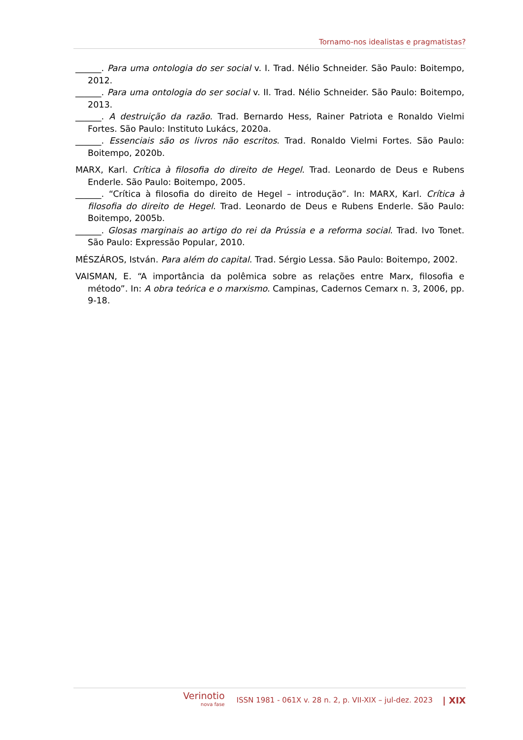Tornamo-nos idealistas e pragmatistas?
______. Para uma ontologia do ser social v. I. Trad. Nélio Schneider. São Paulo: Boitempo, 2012.
______. Para uma ontologia do ser social v. II. Trad. Nélio Schneider. São Paulo: Boitempo, 2013.
______. A destruição da razão. Trad. Bernardo Hess, Rainer Patriota e Ronaldo Vielmi Fortes. São Paulo: Instituto Lukács, 2020a.
______. Essenciais são os livros não escritos. Trad. Ronaldo Vielmi Fortes. São Paulo: Boitempo, 2020b.
MARX, Karl. Crítica à filosofia do direito de Hegel. Trad. Leonardo de Deus e Rubens Enderle. São Paulo: Boitempo, 2005.
______. “Crítica à filosofia do direito de Hegel – introdução”. In: MARX, Karl. Crítica à filosofia do direito de Hegel. Trad. Leonardo de Deus e Rubens Enderle. São Paulo: Boitempo, 2005b.
______. Glosas marginais ao artigo do rei da Prússia e a reforma social. Trad. Ivo Tonet. São Paulo: Expressão Popular, 2010.
MÉSZÁROS, István. Para além do capital. Trad. Sérgio Lessa. São Paulo: Boitempo, 2002.
VAISMAN, E. “A importância da polêmica sobre as relações entre Marx, filosofia e método”. In: A obra teórica e o marxismo. Campinas, Cadernos Cemarx n. 3, 2006, pp. 9-18.
Verinotio
nova fase
ISSN 1981 - 061X v. 28 n. 2, p. VII-XIX – jul-dez. 2023
| XIX